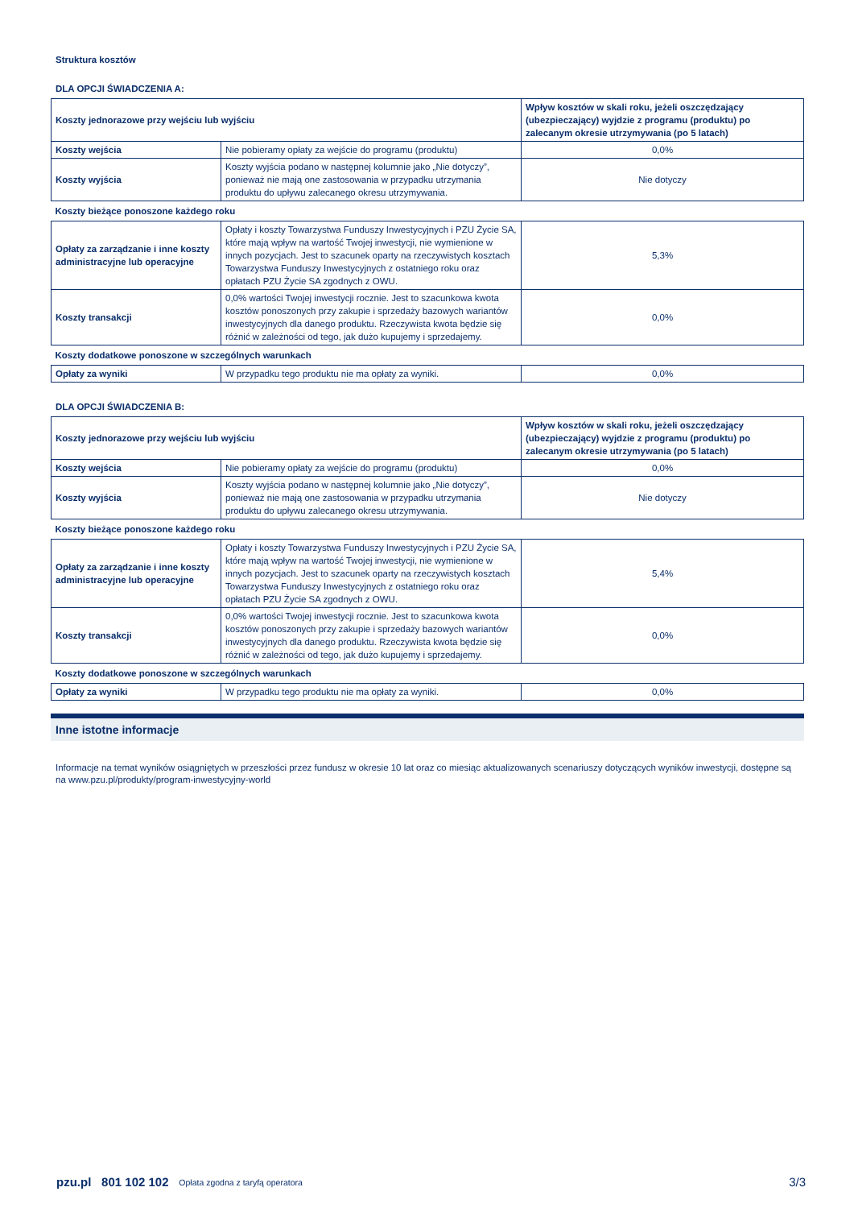Struktura kosztów
DLA OPCJI ŚWIADCZENIA A:
| Koszty jednorazowe przy wejściu lub wyjściu | | Wpływ kosztów w skali roku, jeżeli oszczędzający (ubezpieczający) wyjdzie z programu (produktu) po zalecanym okresie utrzymywania (po 5 latach) |
| Koszty wejścia | Nie pobieramy opłaty za wejście do programu (produktu) | 0,0% |
| Koszty wyjścia | Koszty wyjścia podano w następnej kolumnie jako „Nie dotyczy”, ponieważ nie mają one zastosowania w przypadku utrzymania produktu do upływu zalecanego okresu utrzymywania. | Nie dotyczy |
| Koszty bieżące ponoszone każdego roku | | |
| Opłaty za zarządzanie i inne koszty administracyjne lub operacyjne | Opłaty i koszty Towarzystwa Funduszy Inwestycyjnych i PZU Życie SA, które mają wpływ na wartość Twojej inwestycji, nie wymienione w innych pozycjach. Jest to szacunek oparty na rzeczywistych kosztach Towarzystwa Funduszy Inwestycyjnych z ostatniego roku oraz opłatach PZU Życie SA zgodnych z OWU. | 5,3% |
| Koszty transakcji | 0,0% wartości Twojej inwestycji rocznie. Jest to szacunkowa kwota kosztów ponoszonych przy zakupie i sprzedaży bazowych wariantów inwestycyjnych dla danego produktu. Rzeczywista kwota będzie się różnić w zależności od tego, jak dużo kupujemy i sprzedajemy. | 0,0% |
| Koszty dodatkowe ponoszone w szczególnych warunkach | | |
| Opłaty za wyniki | W przypadku tego produktu nie ma opłaty za wyniki. | 0,0% |
DLA OPCJI ŚWIADCZENIA B:
| Koszty jednorazowe przy wejściu lub wyjściu | | Wpływ kosztów w skali roku, jeżeli oszczędzający (ubezpieczający) wyjdzie z programu (produktu) po zalecanym okresie utrzymywania (po 5 latach) |
| Koszty wejścia | Nie pobieramy opłaty za wejście do programu (produktu) | 0,0% |
| Koszty wyjścia | Koszty wyjścia podano w następnej kolumnie jako „Nie dotyczy”, ponieważ nie mają one zastosowania w przypadku utrzymania produktu do upływu zalecanego okresu utrzymywania. | Nie dotyczy |
| Koszty bieżące ponoszone każdego roku | | |
| Opłaty za zarządzanie i inne koszty administracyjne lub operacyjne | Opłaty i koszty Towarzystwa Funduszy Inwestycyjnych i PZU Życie SA, które mają wpływ na wartość Twojej inwestycji, nie wymienione w innych pozycjach. Jest to szacunek oparty na rzeczywistych kosztach Towarzystwa Funduszy Inwestycyjnych z ostatniego roku oraz opłatach PZU Życie SA zgodnych z OWU. | 5,4% |
| Koszty transakcji | 0,0% wartości Twojej inwestycji rocznie. Jest to szacunkowa kwota kosztów ponoszonych przy zakupie i sprzedaży bazowych wariantów inwestycyjnych dla danego produktu. Rzeczywista kwota będzie się różnić w zależności od tego, jak dużo kupujemy i sprzedajemy. | 0,0% |
| Koszty dodatkowe ponoszone w szczególnych warunkach | | |
| Opłaty za wyniki | W przypadku tego produktu nie ma opłaty za wyniki. | 0,0% |
Inne istotne informacje
Informacje na temat wyników osiągniętych w przeszłości przez fundusz w okresie 10 lat oraz co miesiąc aktualizowanych scenariuszy dotyczących wyników inwestycji, dostępne są na www.pzu.pl/produkty/program-inwestycyjny-world
pzu.pl 801 102 102 Opłata zgodna z taryfą operatora 3/3